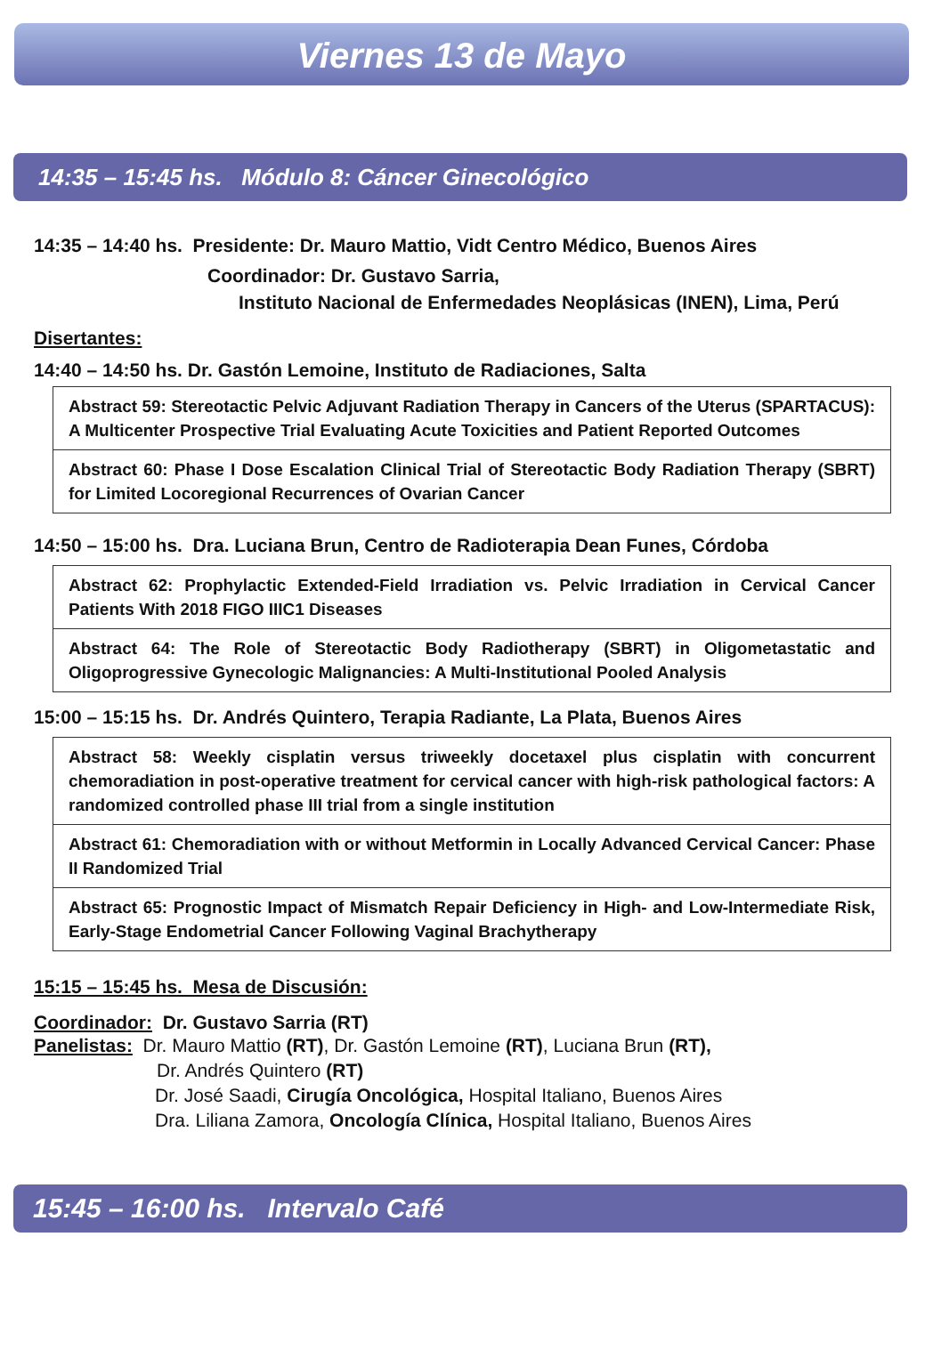Viernes 13 de Mayo
14:35 – 15:45 hs. Módulo 8: Cáncer Ginecológico
14:35 – 14:40 hs. Presidente: Dr. Mauro Mattio, Vidt Centro Médico, Buenos Aires
Coordinador: Dr. Gustavo Sarria,
Instituto Nacional de Enfermedades Neoplásicas (INEN), Lima, Perú
Disertantes:
14:40 – 14:50 hs. Dr. Gastón Lemoine, Instituto de Radiaciones, Salta
Abstract 59: Stereotactic Pelvic Adjuvant Radiation Therapy in Cancers of the Uterus (SPARTACUS): A Multicenter Prospective Trial Evaluating Acute Toxicities and Patient Reported Outcomes
Abstract 60: Phase I Dose Escalation Clinical Trial of Stereotactic Body Radiation Therapy (SBRT) for Limited Locoregional Recurrences of Ovarian Cancer
14:50 – 15:00 hs. Dra. Luciana Brun, Centro de Radioterapia Dean Funes, Córdoba
Abstract 62: Prophylactic Extended-Field Irradiation vs. Pelvic Irradiation in Cervical Cancer Patients With 2018 FIGO IIIC1 Diseases
Abstract 64: The Role of Stereotactic Body Radiotherapy (SBRT) in Oligometastatic and Oligoprogressive Gynecologic Malignancies: A Multi-Institutional Pooled Analysis
15:00 – 15:15 hs. Dr. Andrés Quintero, Terapia Radiante, La Plata, Buenos Aires
Abstract 58: Weekly cisplatin versus triweekly docetaxel plus cisplatin with concurrent chemoradiation in post-operative treatment for cervical cancer with high-risk pathological factors: A randomized controlled phase III trial from a single institution
Abstract 61: Chemoradiation with or without Metformin in Locally Advanced Cervical Cancer: Phase II Randomized Trial
Abstract 65: Prognostic Impact of Mismatch Repair Deficiency in High- and Low-Intermediate Risk, Early-Stage Endometrial Cancer Following Vaginal Brachytherapy
15:15 – 15:45 hs. Mesa de Discusión:
Coordinador: Dr. Gustavo Sarria (RT)
Panelistas: Dr. Mauro Mattio (RT), Dr. Gastón Lemoine (RT), Luciana Brun (RT),
Dr. Andrés Quintero (RT)
Dr. José Saadi, Cirugía Oncológica, Hospital Italiano, Buenos Aires
Dra. Liliana Zamora, Oncología Clínica, Hospital Italiano, Buenos Aires
15:45 – 16:00 hs. Intervalo Café